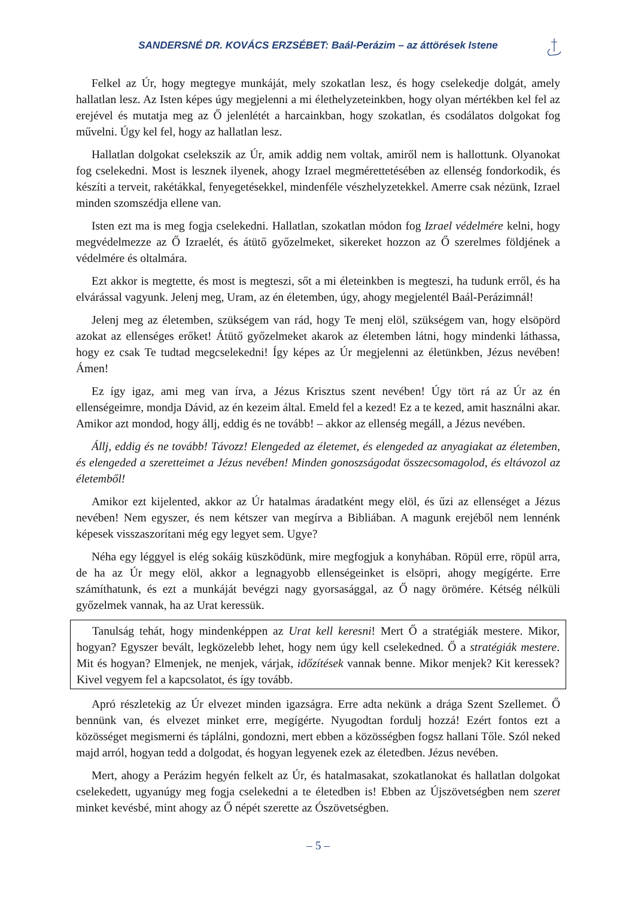SANDERSNÉ DR. KOVÁCS ERZSÉBET: Baál-Perázim – az áttörések Istene
Felkel az Úr, hogy megtegye munkáját, mely szokatlan lesz, és hogy cselekedje dolgát, amely hallatlan lesz. Az Isten képes úgy megjelenni a mi élethelyzeteinkben, hogy olyan mértékben kel fel az erejével és mutatja meg az Ő jelenlétét a harcainkban, hogy szokatlan, és csodálatos dolgokat fog művelni. Úgy kel fel, hogy az hallatlan lesz.
Hallatlan dolgokat cselekszik az Úr, amik addig nem voltak, amiről nem is hallottunk. Olyanokat fog cselekedni. Most is lesznek ilyenek, ahogy Izrael megmérettetésében az ellenség fondorkodik, és készíti a terveit, rakétákkal, fenyegetésekkel, mindenféle vészhelyzetekkel. Amerre csak nézünk, Izrael minden szomszédja ellene van.
Isten ezt ma is meg fogja cselekedni. Hallatlan, szokatlan módon fog Izrael védelmére kelni, hogy megvédelmezze az Ő Izraelét, és átütő győzelmeket, sikereket hozzon az Ő szerelmes földjének a védelmére és oltalmára.
Ezt akkor is megtette, és most is megteszi, sőt a mi életeinkben is megteszi, ha tudunk erről, és ha elvárással vagyunk. Jelenj meg, Uram, az én életemben, úgy, ahogy megjelentél Baál-Perázimnál!
Jelenj meg az életemben, szükségem van rád, hogy Te menj elöl, szükségem van, hogy elsöpörd azokat az ellenséges erőket! Átütő győzelmeket akarok az életemben látni, hogy mindenki láthassa, hogy ez csak Te tudtad megcselekedni! Így képes az Úr megjelenni az életünkben, Jézus nevében! Ámen!
Ez így igaz, ami meg van írva, a Jézus Krisztus szent nevében! Úgy tört rá az Úr az én ellenségeimre, mondja Dávid, az én kezeim által. Emeld fel a kezed! Ez a te kezed, amit használni akar. Amikor azt mondod, hogy állj, eddig és ne tovább! – akkor az ellenség megáll, a Jézus nevében.
Állj, eddig és ne tovább! Távozz! Elengeded az életemet, és elengeded az anyagiakat az életemben, és elengeded a szeretteimet a Jézus nevében! Minden gonoszságodat összecsomagolod, és eltávozol az életemből!
Amikor ezt kijelented, akkor az Úr hatalmas áradatként megy elöl, és űzi az ellenséget a Jézus nevében! Nem egyszer, és nem kétszer van megírva a Bibliában. A magunk erejéből nem lennénk képesek visszaszorítani még egy legyet sem. Ugye?
Néha egy léggyel is elég sokáig küszködünk, mire megfogjuk a konyhában. Röpül erre, röpül arra, de ha az Úr megy elöl, akkor a legnagyobb ellenségeinket is elsöpri, ahogy megígérte. Erre számíthatunk, és ezt a munkáját bevégzi nagy gyorsasággal, az Ő nagy örömére. Kétség nélküli győzelmek vannak, ha az Urat keressük.
Tanulság tehát, hogy mindenképpen az Urat kell keresni! Mert Ő a stratégiák mestere. Mikor, hogyan? Egyszer bevált, legközelebb lehet, hogy nem úgy kell cselekedned. Ő a stratégiák mestere. Mit és hogyan? Elmenjek, ne menjek, várjak, időzítések vannak benne. Mikor menjek? Kit keressek? Kivel vegyem fel a kapcsolatot, és így tovább.
Apró részletekig az Úr elvezet minden igazságra. Erre adta nekünk a drága Szent Szellemet. Ő bennünk van, és elvezet minket erre, megígérte. Nyugodtan fordulj hozzá! Ezért fontos ezt a közösséget megismerni és táplálni, gondozni, mert ebben a közösségben fogsz hallani Tőle. Szól neked majd arról, hogyan tedd a dolgodat, és hogyan legyenek ezek az életedben. Jézus nevében.
Mert, ahogy a Perázim hegyén felkelt az Úr, és hatalmasakat, szokatlanokat és hallatlan dolgokat cselekedett, ugyanúgy meg fogja cselekedni a te életedben is! Ebben az Újszövetségben nem szeret minket kevésbé, mint ahogy az Ő népét szerette az Ószövetségben.
– 5 –